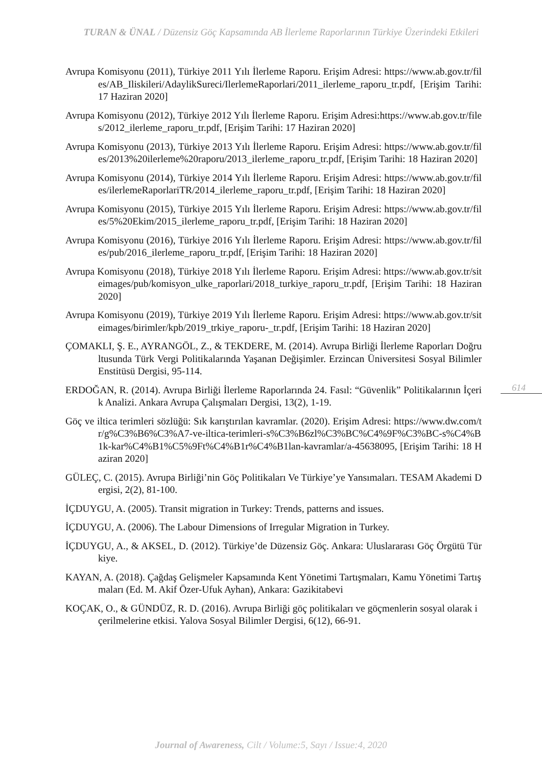TURAN & ÜNAL / Düzensiz Göç Kapsamında AB İlerleme Raporlarının Türkiye Üzerindeki Etkileri
Avrupa Komisyonu (2011), Türkiye 2011 Yılı İlerleme Raporu. Erişim Adresi: https://www.ab.gov.tr/files/AB_Iliskileri/AdaylikSureci/IlerlemeRaporlari/2011_ilerleme_raporu_tr.pdf, [Erişim Tarihi: 17 Haziran 2020]
Avrupa Komisyonu (2012), Türkiye 2012 Yılı İlerleme Raporu. Erişim Adresi:https://www.ab.gov.tr/files/2012_ilerleme_raporu_tr.pdf, [Erişim Tarihi: 17 Haziran 2020]
Avrupa Komisyonu (2013), Türkiye 2013 Yılı İlerleme Raporu. Erişim Adresi: https://www.ab.gov.tr/files/2013%20ilerleme%20raporu/2013_ilerleme_raporu_tr.pdf, [Erişim Tarihi: 18 Haziran 2020]
Avrupa Komisyonu (2014), Türkiye 2014 Yılı İlerleme Raporu. Erişim Adresi: https://www.ab.gov.tr/files/ilerlemeRaporlariTR/2014_ilerleme_raporu_tr.pdf, [Erişim Tarihi: 18 Haziran 2020]
Avrupa Komisyonu (2015), Türkiye 2015 Yılı İlerleme Raporu. Erişim Adresi: https://www.ab.gov.tr/files/5%20Ekim/2015_ilerleme_raporu_tr.pdf, [Erişim Tarihi: 18 Haziran 2020]
Avrupa Komisyonu (2016), Türkiye 2016 Yılı İlerleme Raporu. Erişim Adresi: https://www.ab.gov.tr/files/pub/2016_ilerleme_raporu_tr.pdf, [Erişim Tarihi: 18 Haziran 2020]
Avrupa Komisyonu (2018), Türkiye 2018 Yılı İlerleme Raporu. Erişim Adresi: https://www.ab.gov.tr/siteimages/pub/komisyon_ulke_raporlari/2018_turkiye_raporu_tr.pdf, [Erişim Tarihi: 18 Haziran 2020]
Avrupa Komisyonu (2019), Türkiye 2019 Yılı İlerleme Raporu. Erişim Adresi: https://www.ab.gov.tr/siteimages/birimler/kpb/2019_trkiye_raporu-_tr.pdf, [Erişim Tarihi: 18 Haziran 2020]
ÇOMAKLI, Ş. E., AYRANGÖL, Z., & TEKDERE, M. (2014). Avrupa Birliği İlerleme Raporları Doğrultusunda Türk Vergi Politikalarında Yaşanan Değişimler. Erzincan Üniversitesi Sosyal Bilimler Enstitüsü Dergisi, 95-114.
ERDOĞAN, R. (2014). Avrupa Birliği İlerleme Raporlarında 24. Fasıl: “Güvenlik” Politikalarının İçerik Analizi. Ankara Avrupa Çalışmaları Dergisi, 13(2), 1-19.
Göç ve iltica terimleri sözlüğü: Sık karıştırılan kavramlar. (2020). Erişim Adresi: https://www.dw.com/tr/g%C3%B6%C3%A7-ve-iltica-terimleri-s%C3%B6zl%C3%BC%C4%9F%C3%BC-s%C4%B1k-kar%C4%B1%C5%9Ft%C4%B1r%C4%B1lan-kavramlar/a-45638095, [Erişim Tarihi: 18 Haziran 2020]
GÜLEÇ, C. (2015). Avrupa Birliği’nin Göç Politikaları Ve Türkiye’ye Yansımaları. TESAM Akademi Dergisi, 2(2), 81-100.
İÇDUYGU, A. (2005). Transit migration in Turkey: Trends, patterns and issues.
İÇDUYGU, A. (2006). The Labour Dimensions of Irregular Migration in Turkey.
İÇDUYGU, A., & AKSEL, D. (2012). Türkiye’de Düzensiz Göç. Ankara: Uluslararası Göç Örgütü Türkiye.
KAYAN, A. (2018). Çağdaş Gelişmeler Kapsamında Kent Yönetimi Tartışmaları, Kamu Yönetimi Tartışmaları (Ed. M. Akif Özer-Ufuk Ayhan), Ankara: Gazikitabevi
KOÇAK, O., & GÜNDÜZ, R. D. (2016). Avrupa Birliği göç politikaları ve göçmenlerin sosyal olarak içerilmelerine etkisi. Yalova Sosyal Bilimler Dergisi, 6(12), 66-91.
614
Journal of Awareness, Cilt / Volume:5, Sayı / Issue:4, 2020